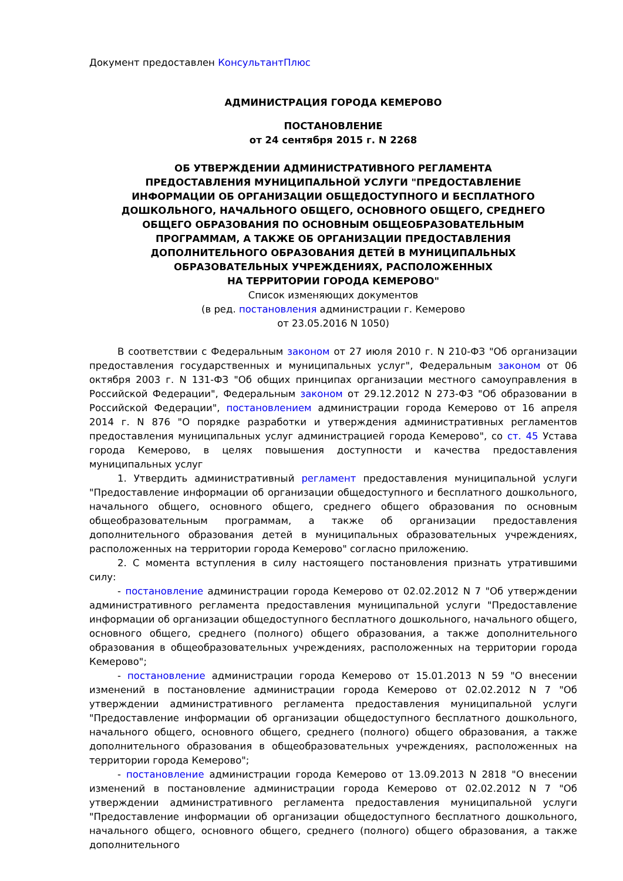Документ предоставлен КонсультантПлюс
АДМИНИСТРАЦИЯ ГОРОДА КЕМЕРОВО
ПОСТАНОВЛЕНИЕ
от 24 сентября 2015 г. N 2268
ОБ УТВЕРЖДЕНИИ АДМИНИСТРАТИВНОГО РЕГЛАМЕНТА
ПРЕДОСТАВЛЕНИЯ МУНИЦИПАЛЬНОЙ УСЛУГИ "ПРЕДОСТАВЛЕНИЕ
ИНФОРМАЦИИ ОБ ОРГАНИЗАЦИИ ОБЩЕДОСТУПНОГО И БЕСПЛАТНОГО
ДОШКОЛЬНОГО, НАЧАЛЬНОГО ОБЩЕГО, ОСНОВНОГО ОБЩЕГО, СРЕДНЕГО
ОБЩЕГО ОБРАЗОВАНИЯ ПО ОСНОВНЫМ ОБЩЕОБРАЗОВАТЕЛЬНЫМ
ПРОГРАММАМ, А ТАКЖЕ ОБ ОРГАНИЗАЦИИ ПРЕДОСТАВЛЕНИЯ
ДОПОЛНИТЕЛЬНОГО ОБРАЗОВАНИЯ ДЕТЕЙ В МУНИЦИПАЛЬНЫХ
ОБРАЗОВАТЕЛЬНЫХ УЧРЕЖДЕНИЯХ, РАСПОЛОЖЕННЫХ
НА ТЕРРИТОРИИ ГОРОДА КЕМЕРОВО"
Список изменяющих документов
(в ред. постановления администрации г. Кемерово
от 23.05.2016 N 1050)
В соответствии с Федеральным законом от 27 июля 2010 г. N 210-ФЗ "Об организации предоставления государственных и муниципальных услуг", Федеральным законом от 06 октября 2003 г. N 131-ФЗ "Об общих принципах организации местного самоуправления в Российской Федерации", Федеральным законом от 29.12.2012 N 273-ФЗ "Об образовании в Российской Федерации", постановлением администрации города Кемерово от 16 апреля 2014 г. N 876 "О порядке разработки и утверждения административных регламентов предоставления муниципальных услуг администрацией города Кемерово", со ст. 45 Устава города Кемерово, в целях повышения доступности и качества предоставления муниципальных услуг
1. Утвердить административный регламент предоставления муниципальной услуги "Предоставление информации об организации общедоступного и бесплатного дошкольного, начального общего, основного общего, среднего общего образования по основным общеобразовательным программам, а также об организации предоставления дополнительного образования детей в муниципальных образовательных учреждениях, расположенных на территории города Кемерово" согласно приложению.
2. С момента вступления в силу настоящего постановления признать утратившими силу:
- постановление администрации города Кемерово от 02.02.2012 N 7 "Об утверждении административного регламента предоставления муниципальной услуги "Предоставление информации об организации общедоступного бесплатного дошкольного, начального общего, основного общего, среднего (полного) общего образования, а также дополнительного образования в общеобразовательных учреждениях, расположенных на территории города Кемерово";
- постановление администрации города Кемерово от 15.01.2013 N 59 "О внесении изменений в постановление администрации города Кемерово от 02.02.2012 N 7 "Об утверждении административного регламента предоставления муниципальной услуги "Предоставление информации об организации общедоступного бесплатного дошкольного, начального общего, основного общего, среднего (полного) общего образования, а также дополнительного образования в общеобразовательных учреждениях, расположенных на территории города Кемерово";
- постановление администрации города Кемерово от 13.09.2013 N 2818 "О внесении изменений в постановление администрации города Кемерово от 02.02.2012 N 7 "Об утверждении административного регламента предоставления муниципальной услуги "Предоставление информации об организации общедоступного бесплатного дошкольного, начального общего, основного общего, среднего (полного) общего образования, а также дополнительного